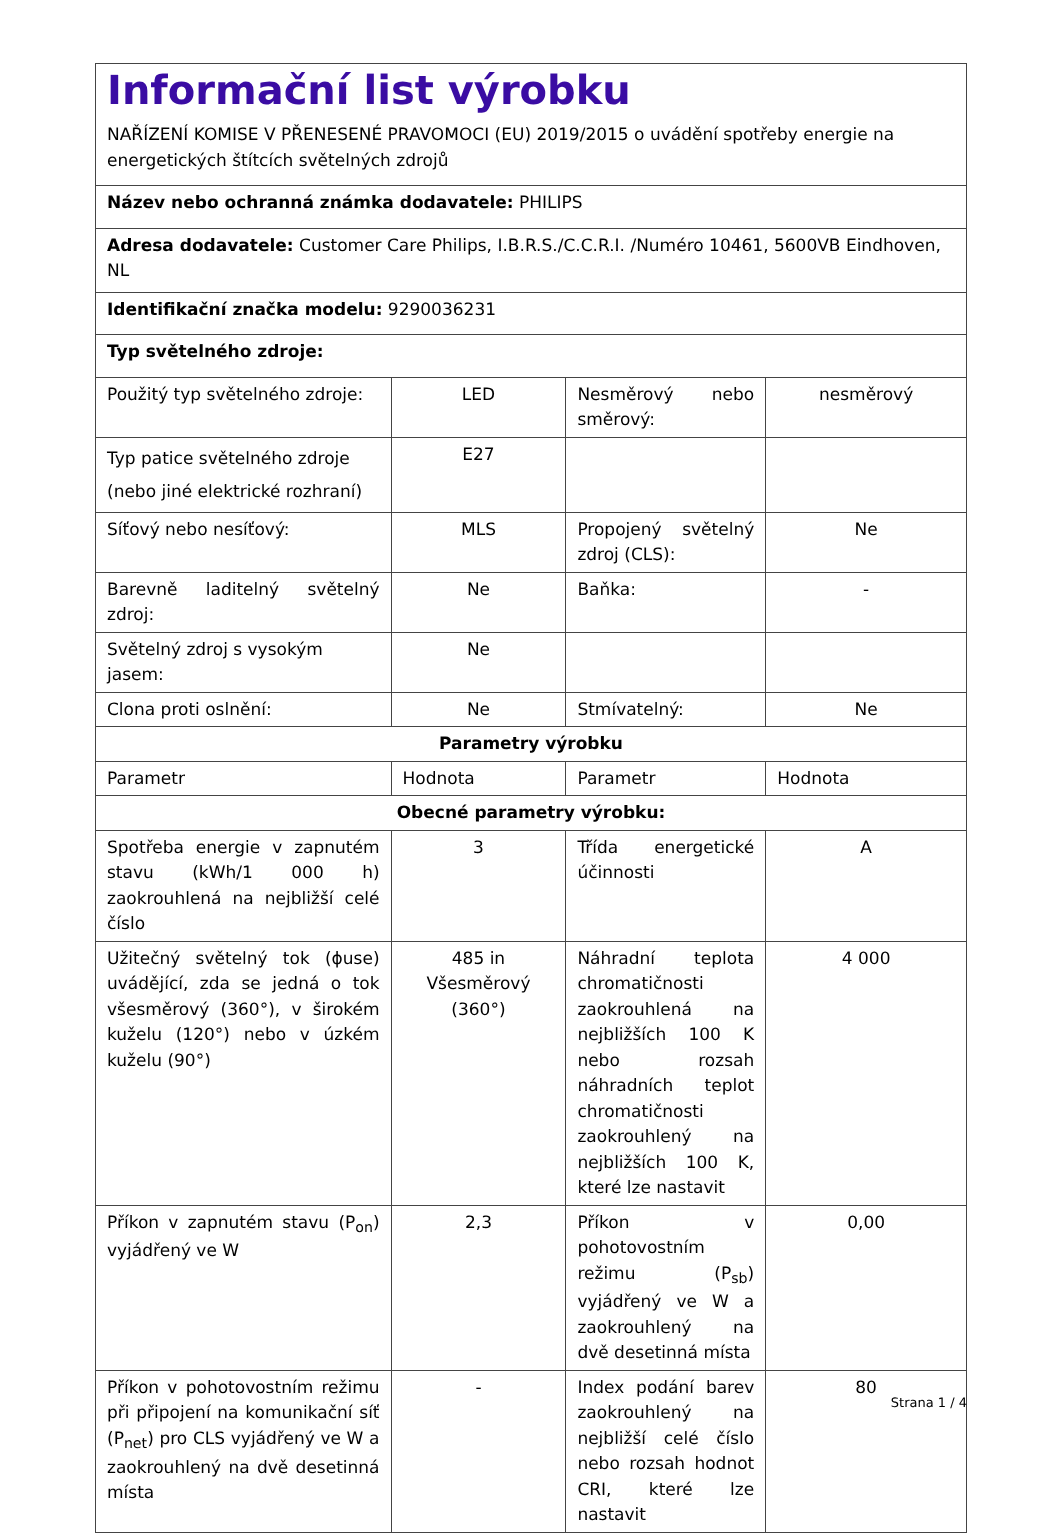| Informační list výrobku NAŘÍZENÍ KOMISE V PŘENESENÉ PRAVOMOCI (EU) 2019/2015 o uvádění spotřeby energie na energetických štítcích světelných zdrojů | | | |
| Název nebo ochranná známka dodavatele: PHILIPS | | | |
| Adresa dodavatele: Customer Care Philips, I.B.R.S./C.C.R.I. /Numéro 10461, 5600VB Eindhoven, NL | | | |
| Identifikační značka modelu: 9290036231 | | | |
| Typ světelného zdroje: | | | |
| Použitý typ světelného zdroje: | LED | Nesměrový nebo směrový: | nesměrový |
| Typ patice světelného zdroje (nebo jiné elektrické rozhraní) | E27 | | |
| Síťový nebo nesíťový: | MLS | Propojený světelný zdroj (CLS): | Ne |
| Barevně laditelný světelný zdroj: | Ne | Baňka: | - |
| Světelný zdroj s vysokým jasem: | Ne | | |
| Clona proti oslnění: | Ne | Stmívatelný: | Ne |
| Parametry výrobku | | | |
| Parametr | Hodnota | Parametr | Hodnota |
| Obecné parametry výrobku: | | | |
| Spotřeba energie v zapnutém stavu (kWh/1 000 h) zaokrouhlená na nejbližší celé číslo | 3 | Třída energetické účinnosti | A |
| Užitečný světelný tok (ϕuse) uvádějící, zda se jedná o tok všesměrový (360°), v širokém kuželu (120°) nebo v úzkém kuželu (90°) | 485 in Všesměrový (360°) | Náhradní teplota chromatičnosti zaokrouhlená na nejbližších 100 K nebo rozsah náhradních teplot chromatičnosti zaokrouhlený na nejbližších 100 K, které lze nastavit | 4 000 |
| Příkon v zapnutém stavu (P<sub>on</sub>) vyjádřený ve W | 2,3 | Příkon v pohotovostním režimu (P<sub>sb</sub>) vyjádřený ve W a zaokrouhlený na dvě desetinná místa | 0,00 |
| Příkon v pohotovostním režimu při připojení na komunikační síť (P<sub>net</sub>) pro CLS vyjádřený ve W a zaokrouhlený na dvě desetinná místa | - | Index podání barev zaokrouhlený na nejbližší celé číslo nebo rozsah hodnot CRI, které lze nastavit | 80 |
Strana 1 / 4